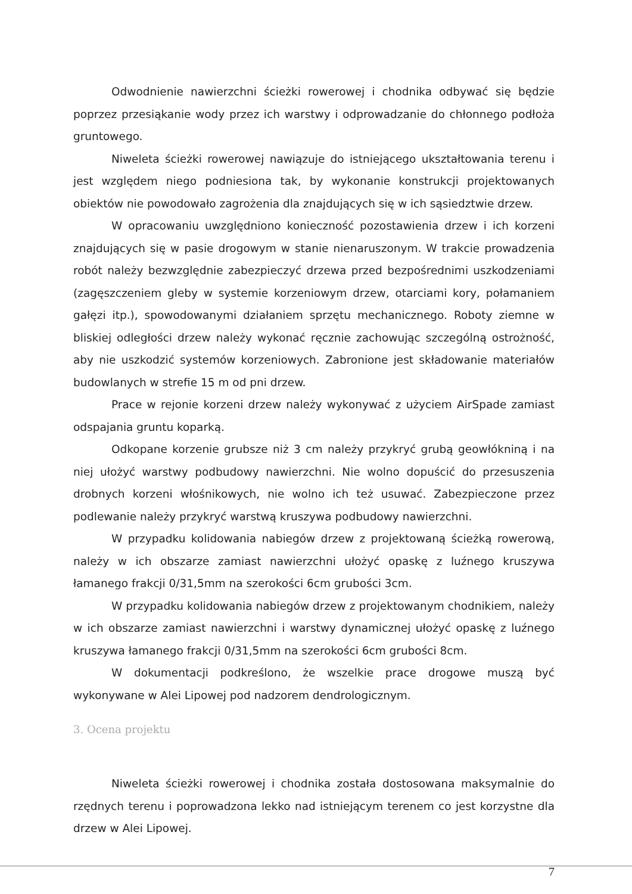Odwodnienie nawierzchni ścieżki rowerowej i chodnika odbywać się będzie poprzez przesiąkanie wody przez ich warstwy i odprowadzanie do chłonnego podłoża gruntowego.
Niweleta ścieżki rowerowej nawiązuje do istniejącego ukształtowania terenu i jest względem niego podniesiona tak, by wykonanie konstrukcji projektowanych obiektów nie powodowało zagrożenia dla znajdujących się w ich sąsiedztwie drzew.
W opracowaniu uwzględniono konieczność pozostawienia drzew i ich korzeni znajdujących się w pasie drogowym w stanie nienaruszonym. W trakcie prowadzenia robót należy bezwzględnie zabezpieczyć drzewa przed bezpośrednimi uszkodzeniami (zagęszczeniem gleby w systemie korzeniowym drzew, otarciami kory, połamaniem gałęzi itp.), spowodowanymi działaniem sprzętu mechanicznego. Roboty ziemne w bliskiej odległości drzew należy wykonać ręcznie zachowując szczególną ostrożność, aby nie uszkodzić systemów korzeniowych. Zabronione jest składowanie materiałów budowlanych w strefie 15 m od pni drzew.
Prace w rejonie korzeni drzew należy wykonywać z użyciem AirSpade zamiast odspajania gruntu koparką.
Odkopane korzenie grubsze niż 3 cm należy przykryć grubą geowłókniną i na niej ułożyć warstwy podbudowy nawierzchni. Nie wolno dopuścić do przesuszenia drobnych korzeni włośnikowych, nie wolno ich też usuwać. Zabezpieczone przez podlewanie należy przykryć warstwą kruszywa podbudowy nawierzchni.
W przypadku kolidowania nabiegów drzew z projektowaną ścieżką rowerową, należy w ich obszarze zamiast nawierzchni ułożyć opaskę z luźnego kruszywa łamanego frakcji 0/31,5mm na szerokości 6cm grubości 3cm.
W przypadku kolidowania nabiegów drzew z projektowanym chodnikiem, należy w ich obszarze zamiast nawierzchni i warstwy dynamicznej ułożyć opaskę z luźnego kruszywa łamanego frakcji 0/31,5mm na szerokości 6cm grubości 8cm.
W dokumentacji podkreślono, że wszelkie prace drogowe muszą być wykonywane w Alei Lipowej pod nadzorem dendrologicznym.
3. Ocena projektu
Niweleta ścieżki rowerowej i chodnika została dostosowana maksymalnie do rzędnych terenu i poprowadzona lekko nad istniejącym terenem co jest korzystne dla drzew w Alei Lipowej.
7